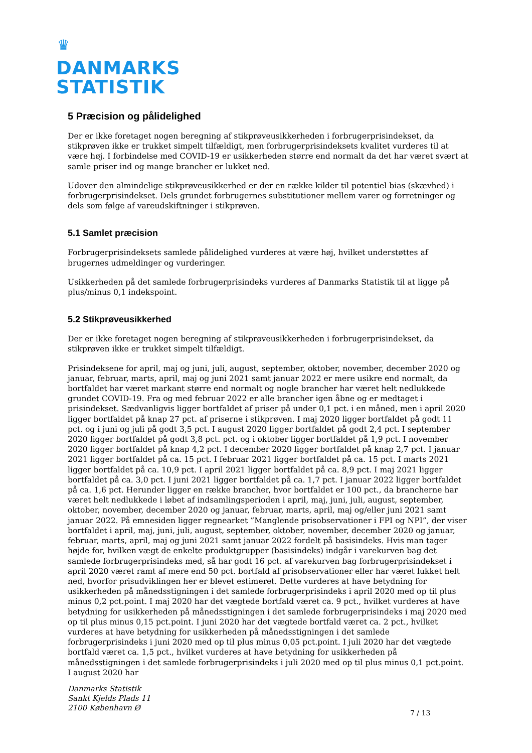♛
DANMARKS
STATISTIK
5 Præcision og pålidelighed
Der er ikke foretaget nogen beregning af stikprøveusikkerheden i forbrugerprisindekset, da stikprøven ikke er trukket simpelt tilfældigt, men forbrugerprisindeksets kvalitet vurderes til at være høj. I forbindelse med COVID-19 er usikkerheden større end normalt da det har været svært at samle priser ind og mange brancher er lukket ned.
Udover den almindelige stikprøveusikkerhed er der en række kilder til potentiel bias (skævhed) i forbrugerprisindekset. Dels grundet forbrugernes substitutioner mellem varer og forretninger og dels som følge af vareudskiftninger i stikprøven.
5.1 Samlet præcision
Forbrugerprisindeksets samlede pålidelighed vurderes at være høj, hvilket understøttes af brugernes udmeldinger og vurderinger.
Usikkerheden på det samlede forbrugerprisindeks vurderes af Danmarks Statistik til at ligge på plus/minus 0,1 indekspoint.
5.2 Stikprøveusikkerhed
Der er ikke foretaget nogen beregning af stikprøveusikkerheden i forbrugerprisindekset, da stikprøven ikke er trukket simpelt tilfældigt.
Prisindeksene for april, maj og juni, juli, august, september, oktober, november, december 2020 og januar, februar, marts, april, maj og juni 2021 samt januar 2022 er mere usikre end normalt, da bortfaldet har været markant større end normalt og nogle brancher har været helt nedlukkede grundet COVID-19. Fra og med februar 2022 er alle brancher igen åbne og er medtaget i prisindekset. Sædvanligvis ligger bortfaldet af priser på under 0,1 pct. i en måned, men i april 2020 ligger bortfaldet på knap 27 pct. af priserne i stikprøven. I maj 2020 ligger bortfaldet på godt 11 pct. og i juni og juli på godt 3,5 pct. I august 2020 ligger bortfaldet på godt 2,4 pct. I september 2020 ligger bortfaldet på godt 3,8 pct. pct. og i oktober ligger bortfaldet på 1,9 pct. I november 2020 ligger bortfaldet på knap 4,2 pct. I december 2020 ligger bortfaldet på knap 2,7 pct. I januar 2021 ligger bortfaldet på ca. 15 pct. I februar 2021 ligger bortfaldet på ca. 15 pct. I marts 2021 ligger bortfaldet på ca. 10,9 pct. I april 2021 ligger bortfaldet på ca. 8,9 pct. I maj 2021 ligger bortfaldet på ca. 3,0 pct. I juni 2021 ligger bortfaldet på ca. 1,7 pct. I januar 2022 ligger bortfaldet på ca. 1,6 pct. Herunder ligger en række brancher, hvor bortfaldet er 100 pct., da brancherne har været helt nedlukkede i løbet af indsamlingsperioden i april, maj, juni, juli, august, september, oktober, november, december 2020 og januar, februar, marts, april, maj og/eller juni 2021 samt januar 2022. På emnesiden ligger regnearket ”Manglende prisobservationer i FPI og NPI”, der viser bortfaldet i april, maj, juni, juli, august, september, oktober, november, december 2020 og januar, februar, marts, april, maj og juni 2021 samt januar 2022 fordelt på basisindeks. Hvis man tager højde for, hvilken vægt de enkelte produktgrupper (basisindeks) indgår i varekurven bag det samlede forbrugerprisindeks med, så har godt 16 pct. af varekurven bag forbrugerprisindekset i april 2020 været ramt af mere end 50 pct. bortfald af prisobservationer eller har været lukket helt ned, hvorfor prisudviklingen her er blevet estimeret. Dette vurderes at have betydning for usikkerheden på månedsstigningen i det samlede forbrugerprisindeks i april 2020 med op til plus minus 0,2 pct.point. I maj 2020 har det vægtede bortfald været ca. 9 pct., hvilket vurderes at have betydning for usikkerheden på månedsstigningen i det samlede forbrugerprisindeks i maj 2020 med op til plus minus 0,15 pct.point. I juni 2020 har det vægtede bortfald været ca. 2 pct., hvilket vurderes at have betydning for usikkerheden på månedsstigningen i det samlede forbrugerprisindeks i juni 2020 med op til plus minus 0,05 pct.point. I juli 2020 har det vægtede bortfald været ca. 1,5 pct., hvilket vurderes at have betydning for usikkerheden på månedsstigningen i det samlede forbrugerprisindeks i juli 2020 med op til plus minus 0,1 pct.point. I august 2020 har
Danmarks Statistik
Sankt Kjelds Plads 11
2100 København Ø
7 / 13